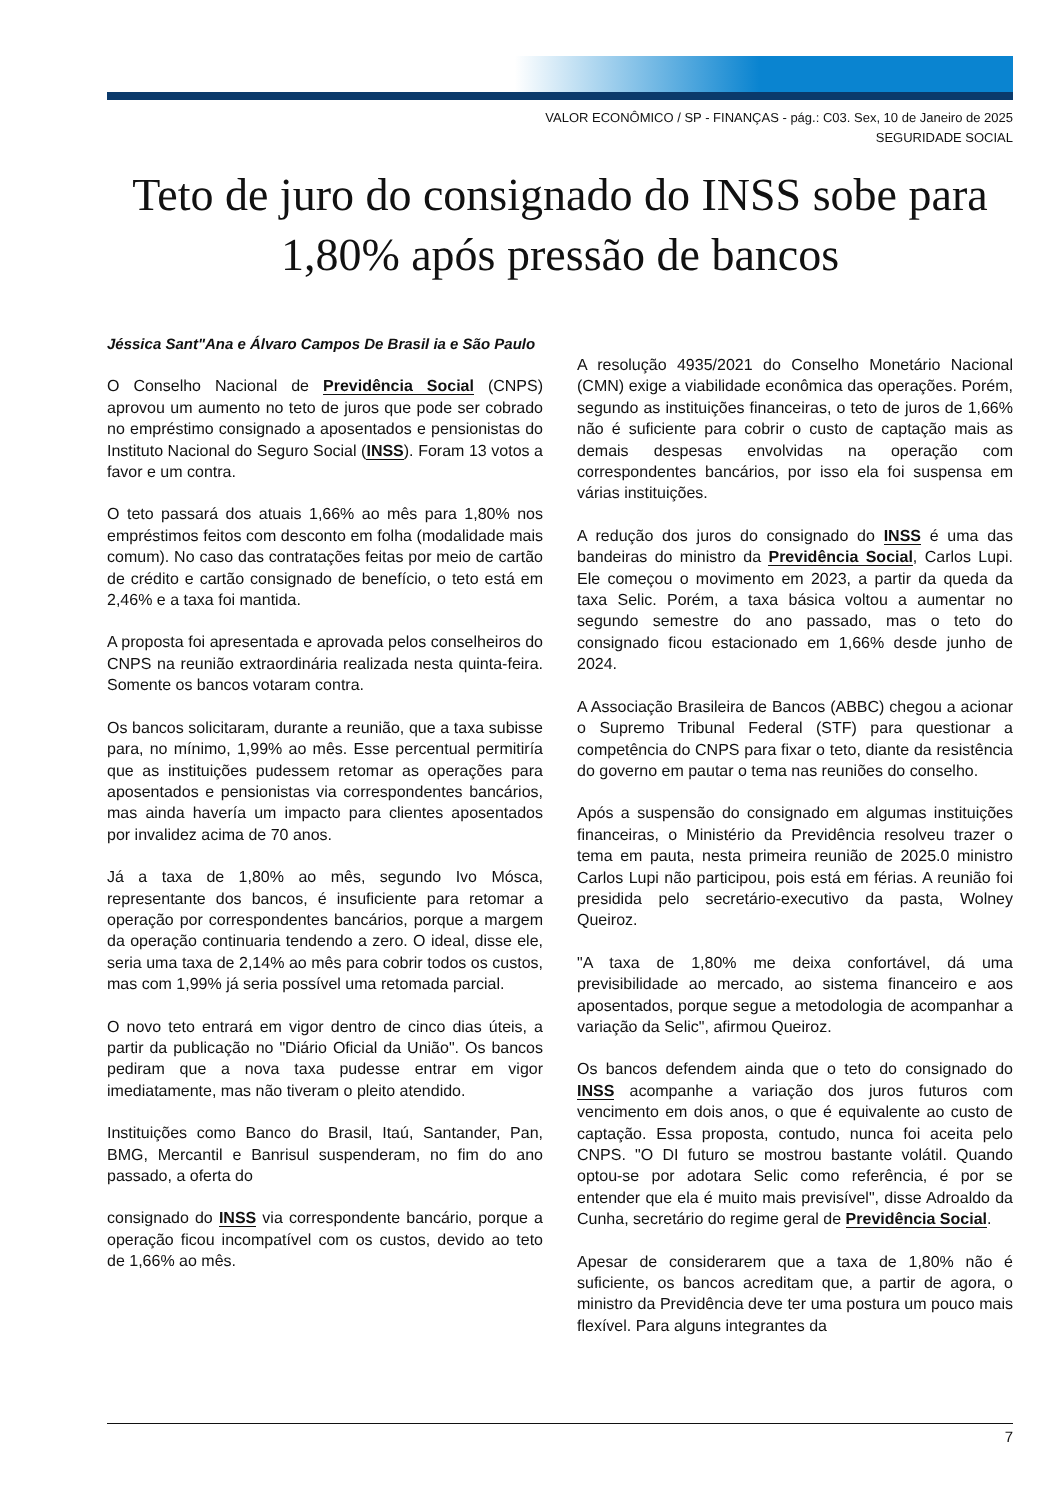VALOR ECONÔMICO / SP - FINANÇAS - pág.: C03. Sex, 10 de Janeiro de 2025
SEGURIDADE SOCIAL
Teto de juro do consignado do INSS sobe para 1,80% após pressão de bancos
Jéssica Sant"Ana e Álvaro Campos De Brasil ia e São Paulo
O Conselho Nacional de Previdência Social (CNPS) aprovou um aumento no teto de juros que pode ser cobrado no empréstimo consignado a aposentados e pensionistas do Instituto Nacional do Seguro Social (INSS). Foram 13 votos a favor e um contra.
O teto passará dos atuais 1,66% ao mês para 1,80% nos empréstimos feitos com desconto em folha (modalidade mais comum). No caso das contratações feitas por meio de cartão de crédito e cartão consignado de benefício, o teto está em 2,46% e a taxa foi mantida.
A proposta foi apresentada e aprovada pelos conselheiros do CNPS na reunião extraordinária realizada nesta quinta-feira. Somente os bancos votaram contra.
Os bancos solicitaram, durante a reunião, que a taxa subisse para, no mínimo, 1,99% ao mês. Esse percentual permitiría que as instituições pudessem retomar as operações para aposentados e pensionistas via correspondentes bancários, mas ainda havería um impacto para clientes aposentados por invalidez acima de 70 anos.
Já a taxa de 1,80% ao mês, segundo Ivo Mósca, representante dos bancos, é insuficiente para retomar a operação por correspondentes bancários, porque a margem da operação continuaria tendendo a zero. O ideal, disse ele, seria uma taxa de 2,14% ao mês para cobrir todos os custos, mas com 1,99% já seria possível uma retomada parcial.
O novo teto entrará em vigor dentro de cinco dias úteis, a partir da publicação no "Diário Oficial da União". Os bancos pediram que a nova taxa pudesse entrar em vigor imediatamente, mas não tiveram o pleito atendido.
Instituições como Banco do Brasil, Itaú, Santander, Pan, BMG, Mercantil e Banrisul suspenderam, no fim do ano passado, a oferta do
consignado do INSS via correspondente bancário, porque a operação ficou incompatível com os custos, devido ao teto de 1,66% ao mês.
A resolução 4935/2021 do Conselho Monetário Nacional (CMN) exige a viabilidade econômica das operações. Porém, segundo as instituições financeiras, o teto de juros de 1,66% não é suficiente para cobrir o custo de captação mais as demais despesas envolvidas na operação com correspondentes bancários, por isso ela foi suspensa em várias instituições.
A redução dos juros do consignado do INSS é uma das bandeiras do ministro da Previdência Social, Carlos Lupi. Ele começou o movimento em 2023, a partir da queda da taxa Selic. Porém, a taxa básica voltou a aumentar no segundo semestre do ano passado, mas o teto do consignado ficou estacionado em 1,66% desde junho de 2024.
A Associação Brasileira de Bancos (ABBC) chegou a acionar o Supremo Tribunal Federal (STF) para questionar a competência do CNPS para fixar o teto, diante da resistência do governo em pautar o tema nas reuniões do conselho.
Após a suspensão do consignado em algumas instituições financeiras, o Ministério da Previdência resolveu trazer o tema em pauta, nesta primeira reunião de 2025.0 ministro Carlos Lupi não participou, pois está em férias. A reunião foi presidida pelo secretário-executivo da pasta, Wolney Queiroz.
"A taxa de 1,80% me deixa confortável, dá uma previsibilidade ao mercado, ao sistema financeiro e aos aposentados, porque segue a metodologia de acompanhar a variação da Selic", afirmou Queiroz.
Os bancos defendem ainda que o teto do consignado do INSS acompanhe a variação dos juros futuros com vencimento em dois anos, o que é equivalente ao custo de captação. Essa proposta, contudo, nunca foi aceita pelo CNPS. "O DI futuro se mostrou bastante volátil. Quando optou-se por adotara Selic como referência, é por se entender que ela é muito mais previsível", disse Adroaldo da Cunha, secretário do regime geral de Previdência Social.
Apesar de considerarem que a taxa de 1,80% não é suficiente, os bancos acreditam que, a partir de agora, o ministro da Previdência deve ter uma postura um pouco mais flexível. Para alguns integrantes da
7